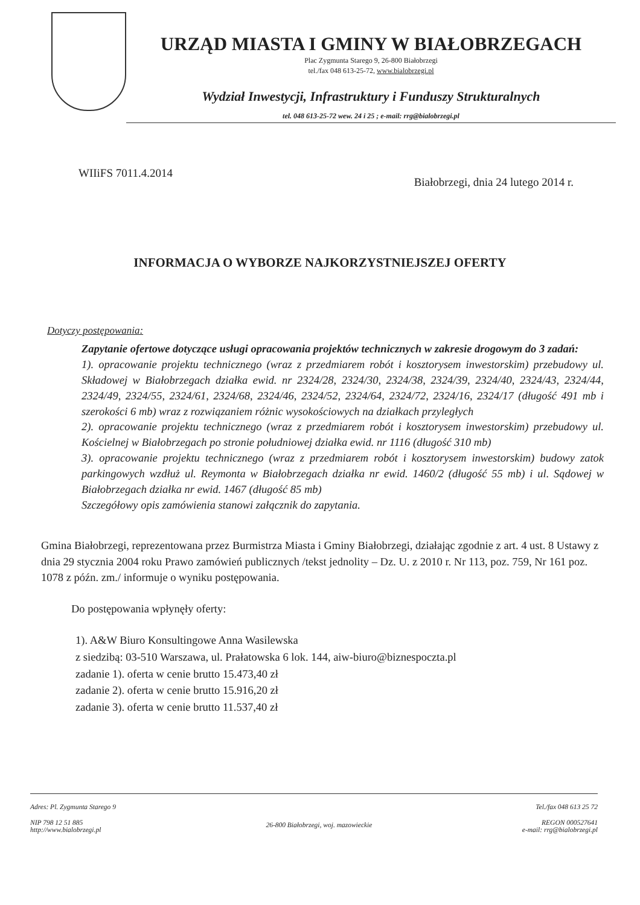URZĄD MIASTA I GMINY W BIAŁOBRZEGACH
Plac Zygmunta Starego 9, 26-800 Białobrzegi
tel./fax 048 613-25-72, www.bialobrzegi.pl
Wydział Inwestycji, Infrastruktury i Funduszy Strukturalnych
tel. 048 613-25-72 wew. 24 i 25 ; e-mail: rrg@bialobrzegi.pl
WIIiFS 7011.4.2014 Białobrzegi, dnia 24 lutego 2014 r.
INFORMACJA O WYBORZE NAJKORZYSTNIEJSZEJ OFERTY
Dotyczy postępowania:
Zapytanie ofertowe dotyczące usługi opracowania projektów technicznych w zakresie drogowym do 3 zadań:
1). opracowanie projektu technicznego (wraz z przedmiarem robót i kosztorysem inwestorskim) przebudowy ul. Składowej w Białobrzegach działka ewid. nr 2324/28, 2324/30, 2324/38, 2324/39, 2324/40, 2324/43, 2324/44, 2324/49, 2324/55, 2324/61, 2324/68, 2324/46, 2324/52, 2324/64, 2324/72, 2324/16, 2324/17 (długość 491 mb i szerokości 6 mb) wraz z rozwiązaniem różnic wysokościowych na działkach przyległych
2). opracowanie projektu technicznego (wraz z przedmiarem robót i kosztorysem inwestorskim) przebudowy ul. Kościelnej w Białobrzegach po stronie południowej działka ewid. nr 1116 (długość 310 mb)
3). opracowanie projektu technicznego (wraz z przedmiarem robót i kosztorysem inwestorskim) budowy zatok parkingowych wzdłuż ul. Reymonta w Białobrzegach działka nr ewid. 1460/2 (długość 55 mb) i ul. Sądowej w Białobrzegach działka nr ewid. 1467 (długość 85 mb)
Szczegółowy opis zamówienia stanowi załącznik do zapytania.
Gmina Białobrzegi, reprezentowana przez Burmistrza Miasta i Gminy Białobrzegi, działając zgodnie z art. 4 ust. 8 Ustawy z dnia 29 stycznia 2004 roku Prawo zamówień publicznych /tekst jednolity – Dz. U. z 2010 r. Nr 113, poz. 759, Nr 161 poz. 1078 z późn. zm./ informuje o wyniku postępowania.
Do postępowania wpłynęły oferty:
1). A&W Biuro Konsultingowe Anna Wasilewska
z siedzibą: 03-510 Warszawa, ul. Prałatowska 6 lok. 144, aiw-biuro@biznespoczta.pl
zadanie 1). oferta w cenie brutto 15.473,40 zł
zadanie 2). oferta w cenie brutto 15.916,20 zł
zadanie 3). oferta w cenie brutto 11.537,40 zł
Adres: Pl. Zygmunta Starego 9
NIP 798 12 51 885
http://www.bialobrzegi.pl
26-800 Białobrzegi, woj. mazowieckie
Tel./fax 048 613 25 72
REGON 000527641
e-mail: rrg@bialobrzegi.pl